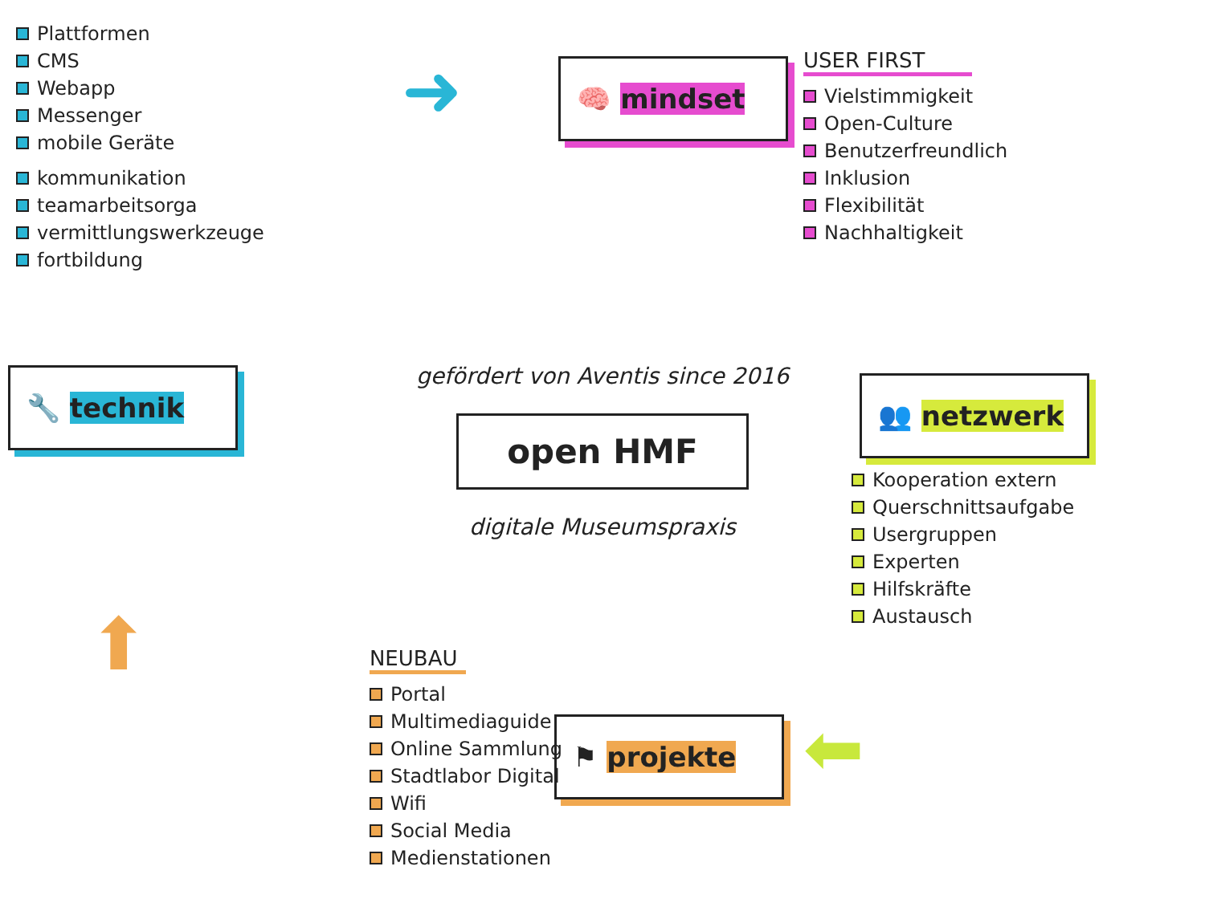Plattformen
CMS
Webapp
Messenger
mobile Geräte
kommunikation
teamarbeitsorga
vermittlungswerkzeuge
fortbildung
➜
🧠 mindset
USER FIRST
Vielstimmigkeit
Open-Culture
Benutzerfreundlich
Inklusion
Flexibilität
Nachhaltigkeit
🔧 technik
gefördert von Aventis since 2016
open HMF
digitale Museumspraxis
👥 netzwerk
Kooperation extern
Querschnittsaufgabe
Usergruppen
Experten
Hilfskräfte
Austausch
⬆
NEUBAU
Portal
Multimediaguide
Online Sammlung
Stadtlabor Digital
Wifi
Social Media
Medienstationen
⚑ projekte
⬅